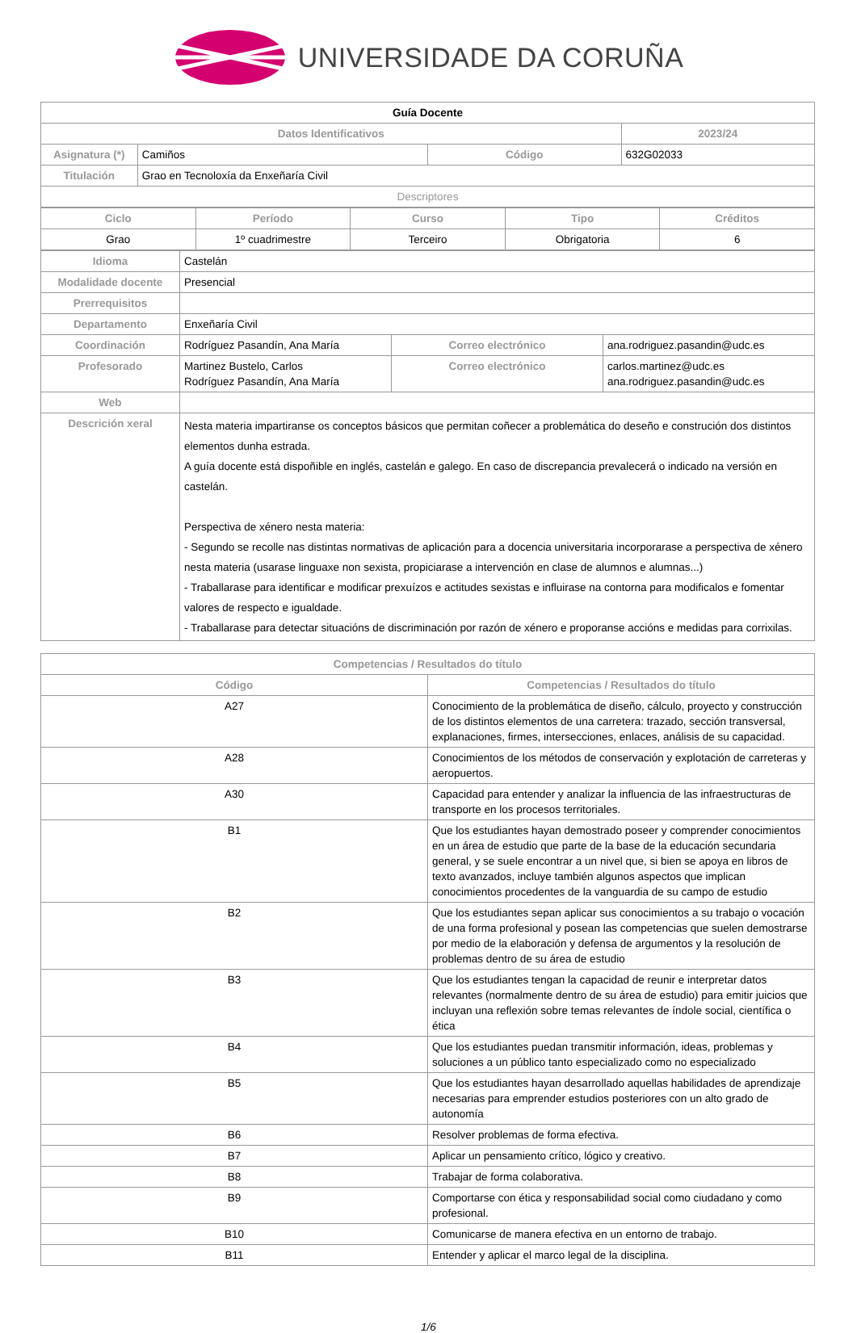UNIVERSIDADE DA CORUÑA
| Guía Docente | | | |
| Datos Identificativos | | | 2023/24 |
| Asignatura (*) | Camiños | Código | 632G02033 |
| Titulación | Grao en Tecnoloxía da Enxeñaría Civil | | |
| Descriptores | | | |
| Ciclo | Período | Curso | Tipo | Créditos |
| --- | --- | --- | --- | --- |
| Grao | 1º cuadrimestre | Terceiro | Obrigatoria | 6 |
| Idioma | Castelán | | |
| Modalidade docente | Presencial | | |
| Prerrequisitos | | | |
| Departamento | Enxeñaría Civil | | |
| Coordinación | Rodríguez Pasandín, Ana María | Correo electrónico | ana.rodriguez.pasandin@udc.es |
| Profesorado | Martinez Bustelo, Carlos Rodríguez Pasandín, Ana María | Correo electrónico | carlos.martinez@udc.es ana.rodriguez.pasandin@udc.es |
| Web | | | |
| Descrición xeral | Nesta materia impartiranse os conceptos básicos que permitan coñecer a problemática do deseño e construción dos distintos elementos dunha estrada. A guía docente está dispoñible en inglés, castelán e galego. En caso de discrepancia prevalecerá o indicado na versión en castelán. Perspectiva de xénero nesta materia: - Segundo se recolle nas distintas normativas de aplicación para a docencia universitaria incorporarase a perspectiva de xénero nesta materia (usarase linguaxe non sexista, propiciarase a intervención en clase de alumnos e alumnas...) - Traballarase para identificar e modificar prexuízos e actitudes sexistas e influirase na contorna para modificalos e fomentar valores de respecto e igualdade. - Traballarase para detectar situacións de discriminación por razón de xénero e proporanse accións e medidas para corrixilas. | | |
| Competencias / Resultados do título | |
| --- | --- |
| Código | Competencias / Resultados do título |
| A27 | Conocimiento de la problemática de diseño, cálculo, proyecto y construcción de los distintos elementos de una carretera: trazado, sección transversal, explanaciones, firmes, intersecciones, enlaces, análisis de su capacidad. |
| A28 | Conocimientos de los métodos de conservación y explotación de carreteras y aeropuertos. |
| A30 | Capacidad para entender y analizar la influencia de las infraestructuras de transporte en los procesos territoriales. |
| B1 | Que los estudiantes hayan demostrado poseer y comprender conocimientos en un área de estudio que parte de la base de la educación secundaria general, y se suele encontrar a un nivel que, si bien se apoya en libros de texto avanzados, incluye también algunos aspectos que implican conocimientos procedentes de la vanguardia de su campo de estudio |
| B2 | Que los estudiantes sepan aplicar sus conocimientos a su trabajo o vocación de una forma profesional y posean las competencias que suelen demostrarse por medio de la elaboración y defensa de argumentos y la resolución de problemas dentro de su área de estudio |
| B3 | Que los estudiantes tengan la capacidad de reunir e interpretar datos relevantes (normalmente dentro de su área de estudio) para emitir juicios que incluyan una reflexión sobre temas relevantes de índole social, científica o ética |
| B4 | Que los estudiantes puedan transmitir información, ideas, problemas y soluciones a un público tanto especializado como no especializado |
| B5 | Que los estudiantes hayan desarrollado aquellas habilidades de aprendizaje necesarias para emprender estudios posteriores con un alto grado de autonomía |
| B6 | Resolver problemas de forma efectiva. |
| B7 | Aplicar un pensamiento crítico, lógico y creativo. |
| B8 | Trabajar de forma colaborativa. |
| B9 | Comportarse con ética y responsabilidad social como ciudadano y como profesional. |
| B10 | Comunicarse de manera efectiva en un entorno de trabajo. |
| B11 | Entender y aplicar el marco legal de la disciplina. |
1/6